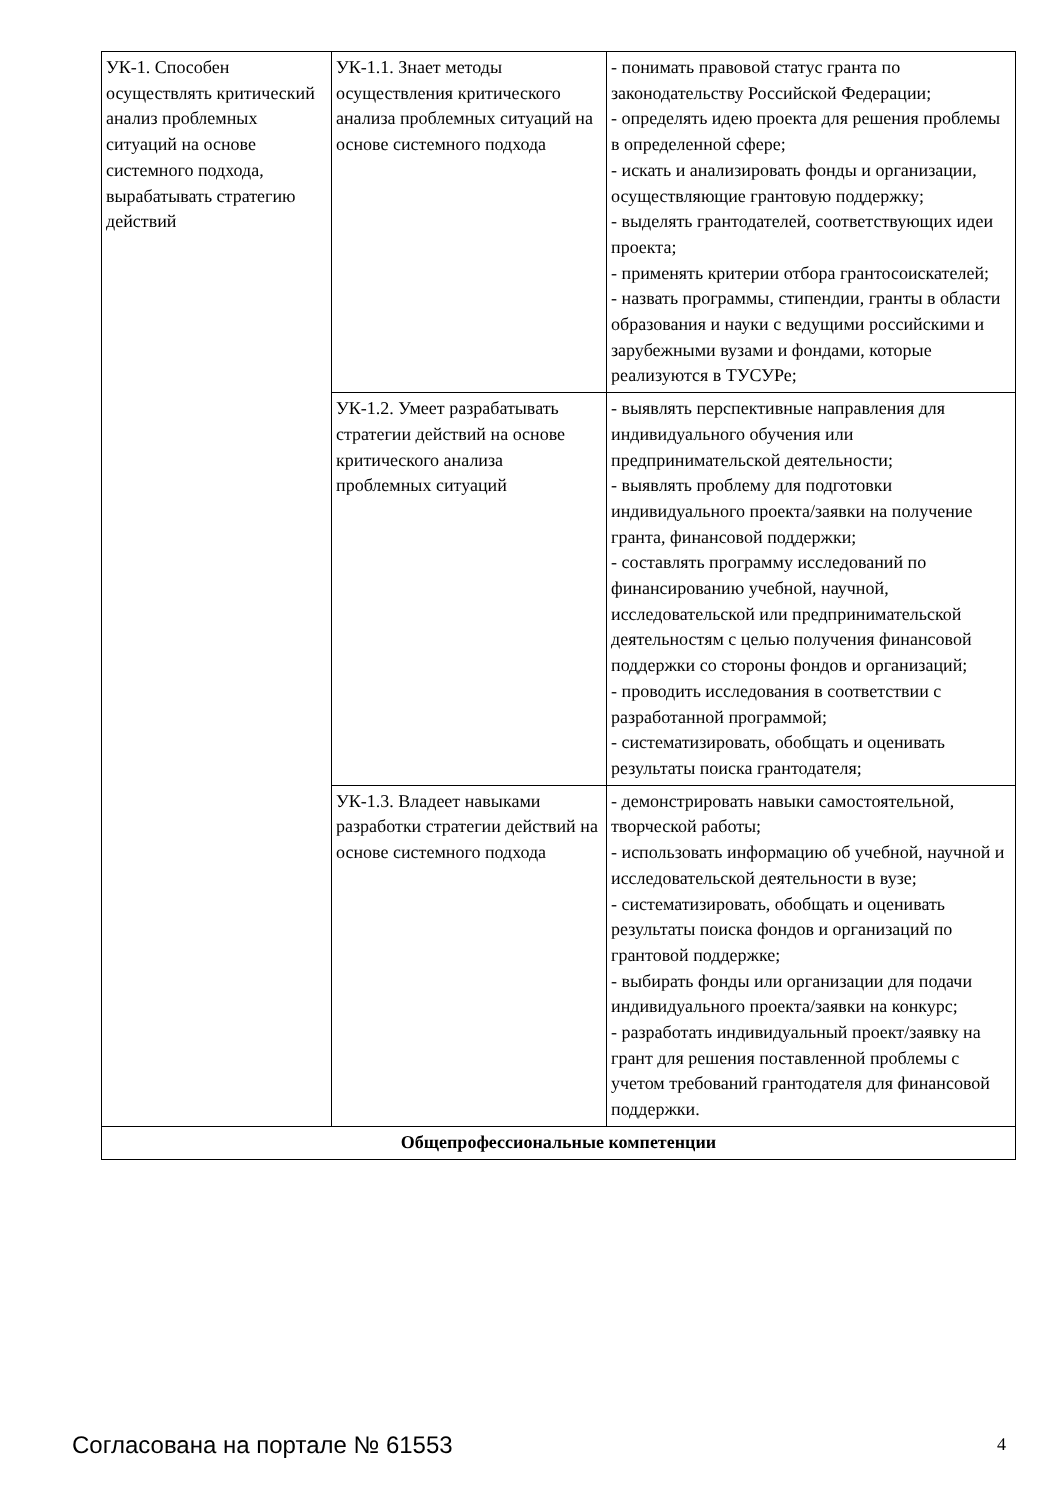| УК-1. Способен осуществлять критический анализ проблемных ситуаций на основе системного подхода, вырабатывать стратегию действий | УК-1.1. Знает методы осуществления критического анализа проблемных ситуаций на основе системного подхода | - понимать правовой статус гранта по законодательству Российской Федерации; - определять идею проекта для решения проблемы в определенной сфере; - искать и анализировать фонды и организации, осуществляющие грантовую поддержку; - выделять грантодателей, соответствующих идеи проекта; - применять критерии отбора грантосоискателей; - назвать программы, стипендии, гранты в области образования и науки с ведущими российскими и зарубежными вузами и фондами, которые реализуются в ТУСУРе; |
| | УК-1.2. Умеет разрабатывать стратегии действий на основе критического анализа проблемных ситуаций | - выявлять перспективные направления для индивидуального обучения или предпринимательской деятельности; - выявлять проблему для подготовки индивидуального проекта/заявки на получение гранта, финансовой поддержки; - составлять программу исследований по финансированию учебной, научной, исследовательской или предпринимательской деятельностям с целью получения финансовой поддержки со стороны фондов и организаций; - проводить исследования в соответствии с разработанной программой; - систематизировать, обобщать и оценивать результаты поиска грантодателя; |
| | УК-1.3. Владеет навыками разработки стратегии действий на основе системного подхода | - демонстрировать навыки самостоятельной, творческой работы; - использовать информацию об учебной, научной и исследовательской деятельности в вузе; - систематизировать, обобщать и оценивать результаты поиска фондов и организаций по грантовой поддержке; - выбирать фонды или организации для подачи индивидуального проекта/заявки на конкурс; - разработать индивидуальный проект/заявку на грант для решения поставленной проблемы с учетом требований грантодателя для финансовой поддержки. |
| Общепрофессиональные компетенции | | |
Согласована на портале № 61553 4